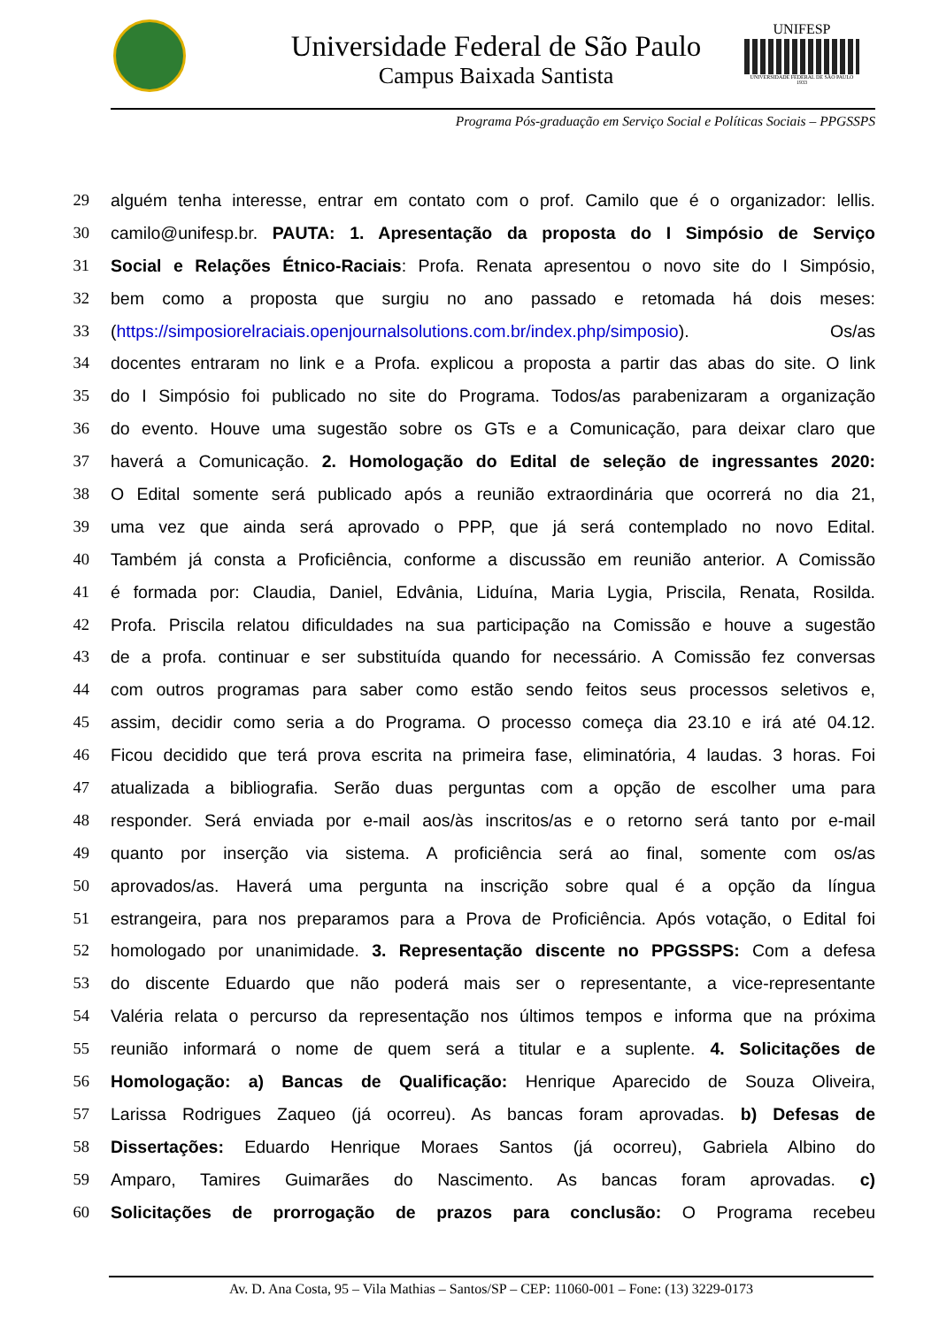Universidade Federal de São Paulo
Campus Baixada Santista
UNIFESP
UNIVERSIDADE FEDERAL DE SÃO PAULO
1933
Programa Pós-graduação em Serviço Social e Políticas Sociais – PPGSSPS
29 alguém tenha interesse, entrar em contato com o prof. Camilo que é o organizador: lellis.
30 camilo@unifesp.br. PAUTA: 1. Apresentação da proposta do I Simpósio de Serviço
31 Social e Relações Étnico-Raciais: Profa. Renata apresentou o novo site do I Simpósio,
32 bem como a proposta que surgiu no ano passado e retomada há dois meses:
33 (https://simposiorelraciais.openjournalsolutions.com.br/index.php/simposio). Os/as
34 docentes entraram no link e a Profa. explicou a proposta a partir das abas do site. O link
35 do I Simpósio foi publicado no site do Programa. Todos/as parabenizaram a organização
36 do evento. Houve uma sugestão sobre os GTs e a Comunicação, para deixar claro que
37 haverá a Comunicação. 2. Homologação do Edital de seleção de ingressantes 2020:
38 O Edital somente será publicado após a reunião extraordinária que ocorrerá no dia 21,
39 uma vez que ainda será aprovado o PPP, que já será contemplado no novo Edital.
40 Também já consta a Proficiência, conforme a discussão em reunião anterior. A Comissão
41 é formada por: Claudia, Daniel, Edvânia, Liduína, Maria Lygia, Priscila, Renata, Rosilda.
42 Profa. Priscila relatou dificuldades na sua participação na Comissão e houve a sugestão
43 de a profa. continuar e ser substituída quando for necessário. A Comissão fez conversas
44 com outros programas para saber como estão sendo feitos seus processos seletivos e,
45 assim, decidir como seria a do Programa. O processo começa dia 23.10 e irá até 04.12.
46 Ficou decidido que terá prova escrita na primeira fase, eliminatória, 4 laudas. 3 horas. Foi
47 atualizada a bibliografia. Serão duas perguntas com a opção de escolher uma para
48 responder. Será enviada por e-mail aos/às inscritos/as e o retorno será tanto por e-mail
49 quanto por inserção via sistema. A proficiência será ao final, somente com os/as
50 aprovados/as. Haverá uma pergunta na inscrição sobre qual é a opção da língua
51 estrangeira, para nos preparamos para a Prova de Proficiência. Após votação, o Edital foi
52 homologado por unanimidade. 3. Representação discente no PPGSSPS: Com a defesa
53 do discente Eduardo que não poderá mais ser o representante, a vice-representante
54 Valéria relata o percurso da representação nos últimos tempos e informa que na próxima
55 reunião informará o nome de quem será a titular e a suplente. 4. Solicitações de
56 Homologação: a) Bancas de Qualificação: Henrique Aparecido de Souza Oliveira,
57 Larissa Rodrigues Zaqueo (já ocorreu). As bancas foram aprovadas. b) Defesas de
58 Dissertações: Eduardo Henrique Moraes Santos (já ocorreu), Gabriela Albino do
59 Amparo, Tamires Guimarães do Nascimento. As bancas foram aprovadas. c)
60 Solicitações de prorrogação de prazos para conclusão: O Programa recebeu
Av. D. Ana Costa, 95 – Vila Mathias – Santos/SP – CEP: 11060-001 – Fone: (13) 3229-0173